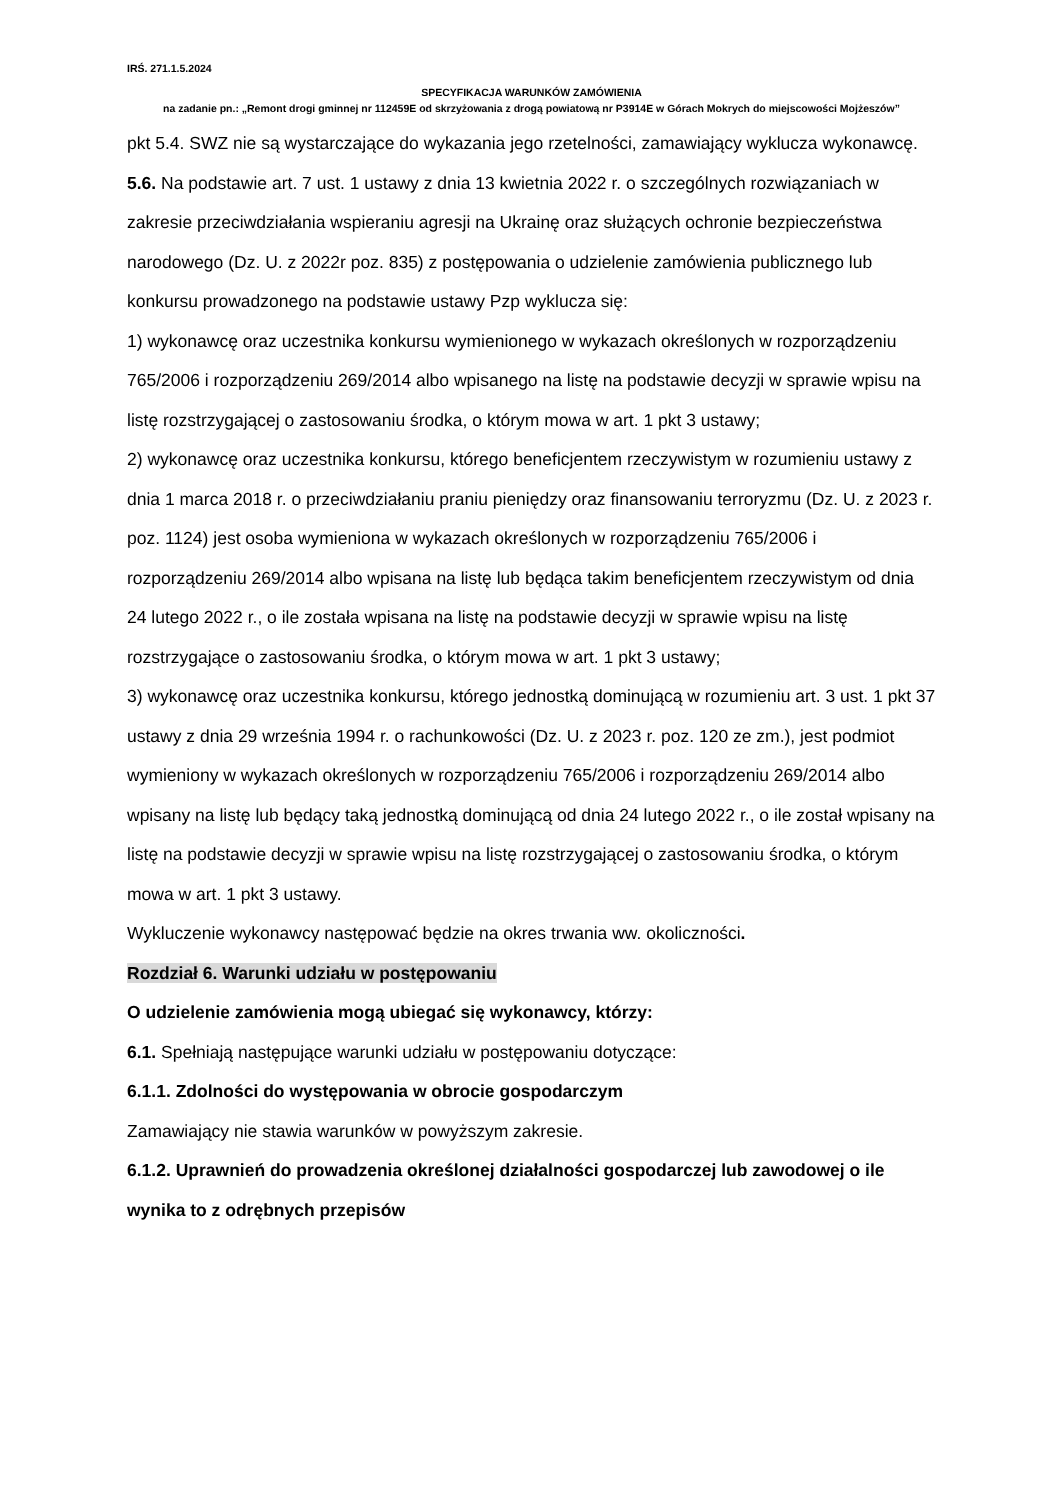IRŚ. 271.1.5.2024
SPECYFIKACJA WARUNKÓW ZAMÓWIENIA
na zadanie pn.: „Remont drogi gminnej nr 112459E od skrzyżowania z drogą powiatową nr P3914E w Górach Mokrych do miejscowości Mojżeszów”
pkt 5.4. SWZ nie są wystarczające do wykazania jego rzetelności, zamawiający wyklucza wykonawcę.
5.6. Na podstawie art. 7 ust. 1 ustawy z dnia 13 kwietnia 2022 r. o szczególnych rozwiązaniach w zakresie przeciwdziałania wspieraniu agresji na Ukrainę oraz służących ochronie bezpieczeństwa narodowego (Dz. U. z 2022r poz. 835) z postępowania o udzielenie zamówienia publicznego lub konkursu prowadzonego na podstawie ustawy Pzp wyklucza się:
1) wykonawcę oraz uczestnika konkursu wymienionego w wykazach określonych w rozporządzeniu 765/2006 i rozporządzeniu 269/2014 albo wpisanego na listę na podstawie decyzji w sprawie wpisu na listę rozstrzygającej o zastosowaniu środka, o którym mowa w art. 1 pkt 3 ustawy;
2) wykonawcę oraz uczestnika konkursu, którego beneficjentem rzeczywistym w rozumieniu ustawy z dnia 1 marca 2018 r. o przeciwdziałaniu praniu pieniędzy oraz finansowaniu terroryzmu (Dz. U. z 2023 r. poz. 1124) jest osoba wymieniona w wykazach określonych w rozporządzeniu 765/2006 i rozporządzeniu 269/2014 albo wpisana na listę lub będąca takim beneficjentem rzeczywistym od dnia 24 lutego 2022 r., o ile została wpisana na listę na podstawie decyzji w sprawie wpisu na listę rozstrzygające o zastosowaniu środka, o którym mowa w art. 1 pkt 3 ustawy;
3) wykonawcę oraz uczestnika konkursu, którego jednostką dominującą w rozumieniu art. 3 ust. 1 pkt 37 ustawy z dnia 29 września 1994 r. o rachunkowości (Dz. U. z 2023 r. poz. 120 ze zm.), jest podmiot wymieniony w wykazach określonych w rozporządzeniu 765/2006 i rozporządzeniu 269/2014 albo wpisany na listę lub będący taką jednostką dominującą od dnia 24 lutego 2022 r., o ile został wpisany na listę na podstawie decyzji w sprawie wpisu na listę rozstrzygającej o zastosowaniu środka, o którym mowa w art. 1 pkt 3 ustawy.
Wykluczenie wykonawcy następować będzie na okres trwania ww. okoliczności.
Rozdział 6. Warunki udziału w postępowaniu
O udzielenie zamówienia mogą ubiegać się wykonawcy, którzy:
6.1. Spełniają następujące warunki udziału w postępowaniu dotyczące:
6.1.1. Zdolności do występowania w obrocie gospodarczym
Zamawiający nie stawia warunków w powyższym zakresie.
6.1.2. Uprawnień do prowadzenia określonej działalności gospodarczej lub zawodowej o ile wynika to z odrębnych przepisów